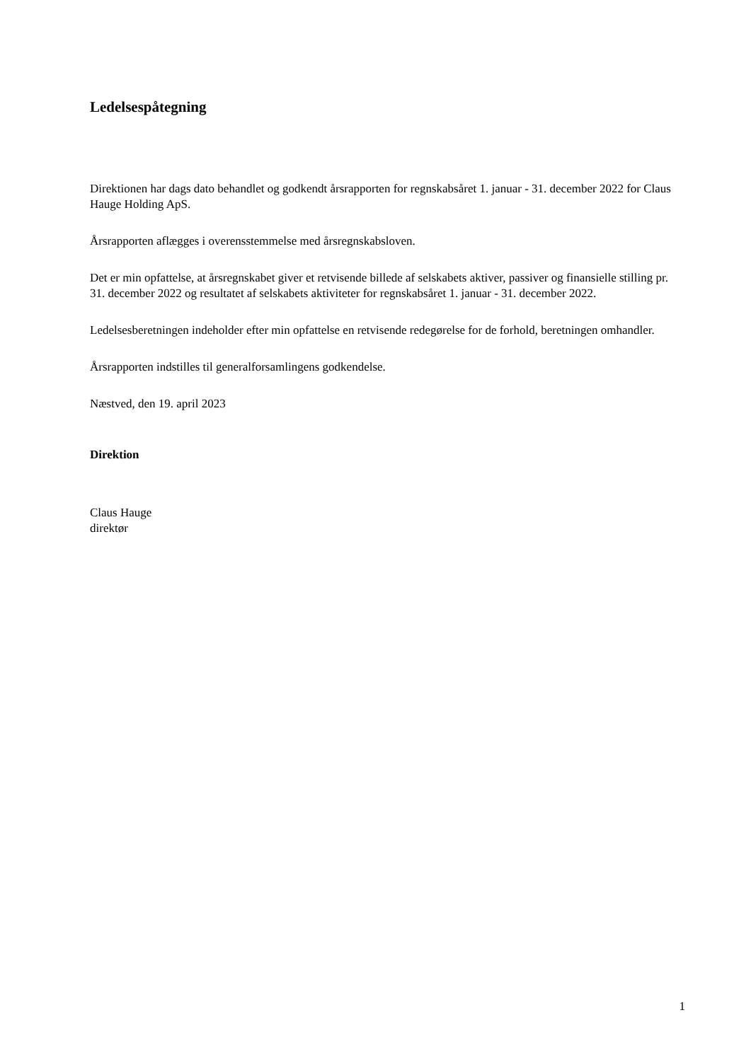Ledelsespåtegning
Direktionen har dags dato behandlet og godkendt årsrapporten for regnskabsåret 1. januar - 31. december 2022 for Claus Hauge Holding ApS.
Årsrapporten aflægges i overensstemmelse med årsregnskabsloven.
Det er min opfattelse, at årsregnskabet giver et retvisende billede af selskabets aktiver, passiver og finansielle stilling pr. 31. december 2022 og resultatet af selskabets aktiviteter for regnskabsåret 1. januar - 31. december 2022.
Ledelsesberetningen indeholder efter min opfattelse en retvisende redegørelse for de forhold, beretningen omhandler.
Årsrapporten indstilles til generalforsamlingens godkendelse.
Næstved, den 19. april 2023
Direktion
Claus Hauge
direktør
1